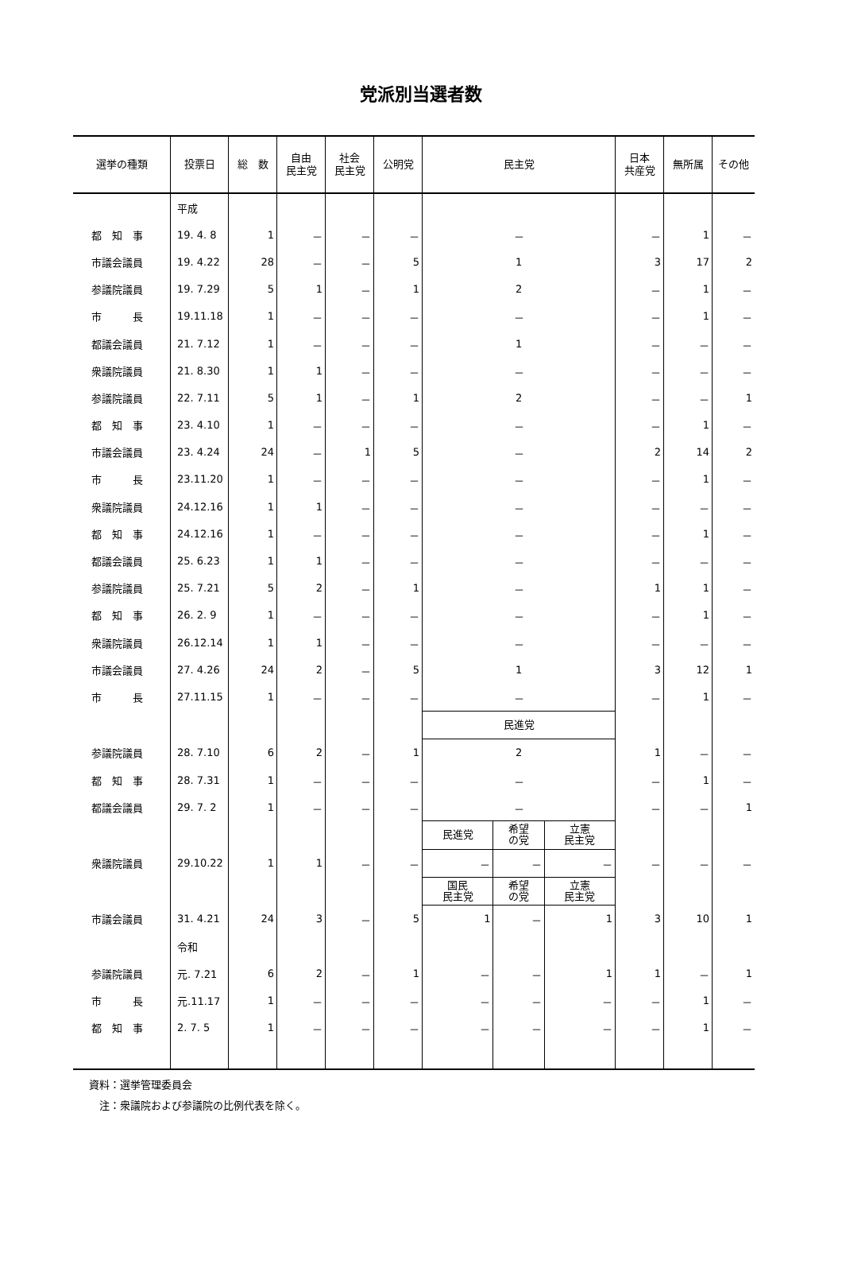党派別当選者数
| 選挙の種類 | 投票日 | 総 数 | 自由 民主党 | 社会 民主党 | 公明党 | 民主党 | | | 日本 共産党 | 無所属 | その他 |
| --- | --- | --- | --- | --- | --- | --- | --- | --- | --- | --- | --- |
| | 平成 | | | | | | | | | | |
| 都 知 事 | 19. 4. 8 | 1 | － | － | － | － | | | － | 1 | － |
| 市議会議員 | 19. 4.22 | 28 | － | － | 5 | 1 | | | 3 | 17 | 2 |
| 参議院議員 | 19. 7.29 | 5 | 1 | － | 1 | 2 | | | － | 1 | － |
| 市 長 | 19.11.18 | 1 | － | － | － | － | | | － | 1 | － |
| 都議会議員 | 21. 7.12 | 1 | － | － | － | 1 | | | － | － | － |
| 衆議院議員 | 21. 8.30 | 1 | 1 | － | － | － | | | － | － | － |
| 参議院議員 | 22. 7.11 | 5 | 1 | － | 1 | 2 | | | － | － | 1 |
| 都 知 事 | 23. 4.10 | 1 | － | － | － | － | | | － | 1 | － |
| 市議会議員 | 23. 4.24 | 24 | － | 1 | 5 | － | | | 2 | 14 | 2 |
| 市 長 | 23.11.20 | 1 | － | － | － | － | | | － | 1 | － |
| 衆議院議員 | 24.12.16 | 1 | 1 | － | － | － | | | － | － | － |
| 都 知 事 | 24.12.16 | 1 | － | － | － | － | | | － | 1 | － |
| 都議会議員 | 25. 6.23 | 1 | 1 | － | － | － | | | － | － | － |
| 参議院議員 | 25. 7.21 | 5 | 2 | － | 1 | － | | | 1 | 1 | － |
| 都 知 事 | 26. 2. 9 | 1 | － | － | － | － | | | － | 1 | － |
| 衆議院議員 | 26.12.14 | 1 | 1 | － | － | － | | | － | － | － |
| 市議会議員 | 27. 4.26 | 24 | 2 | － | 5 | 1 | | | 3 | 12 | 1 |
| 市 長 | 27.11.15 | 1 | － | － | － | － | | | － | 1 | － |
| | | | | | | 民進党 | | | | | |
| 参議院議員 | 28. 7.10 | 6 | 2 | － | 1 | 2 | | | 1 | － | － |
| 都 知 事 | 28. 7.31 | 1 | － | － | － | － | | | － | 1 | － |
| 都議会議員 | 29. 7. 2 | 1 | － | － | － | － | | | － | － | 1 |
| | | | | | | 民進党 | 希望 の党 | 立憲 民主党 | | | |
| 衆議院議員 | 29.10.22 | 1 | 1 | － | － | － | － | － | － | － | － |
| | | | | | | 国民 民主党 | 希望 の党 | 立憲 民主党 | | | |
| 市議会議員 | 31. 4.21 | 24 | 3 | － | 5 | 1 | － | 1 | 3 | 10 | 1 |
| | 令和 | | | | | | | | | | |
| 参議院議員 | 元. 7.21 | 6 | 2 | － | 1 | － | － | 1 | 1 | － | 1 |
| 市 長 | 元.11.17 | 1 | － | － | － | － | － | － | － | 1 | － |
| 都 知 事 | 2. 7. 5 | 1 | － | － | － | － | － | － | － | 1 | － |
資料：選挙管理委員会
　注：衆議院および参議院の比例代表を除く。